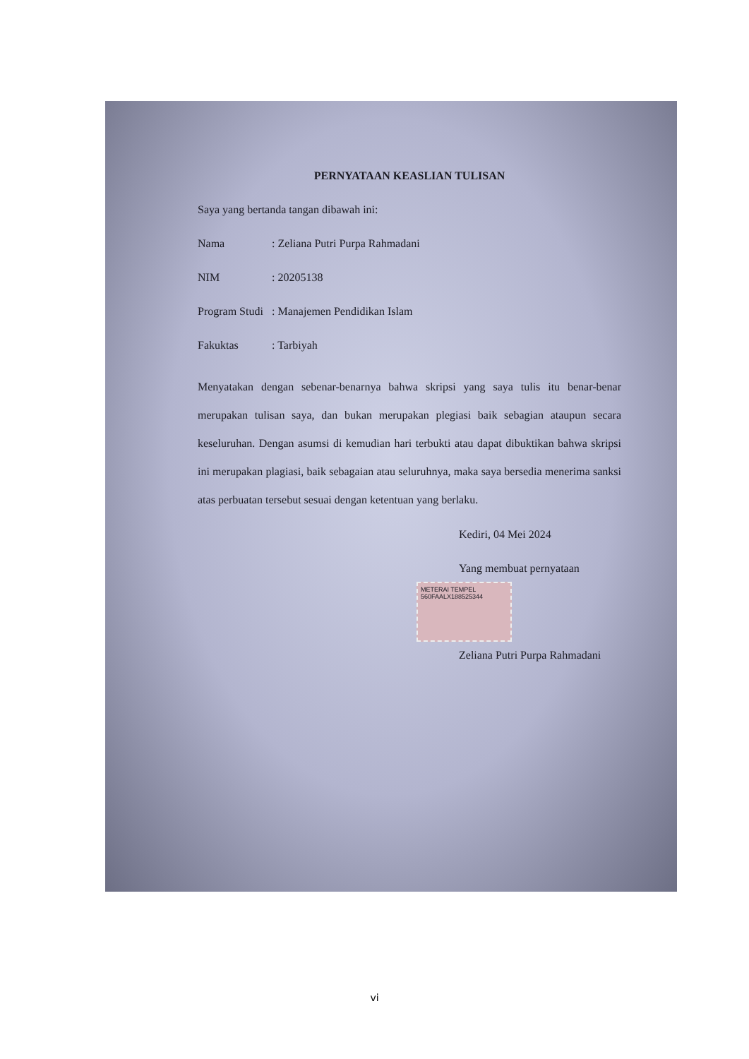PERNYATAAN KEASLIAN TULISAN
Saya yang bertanda tangan dibawah ini:
Nama: Zeliana Putri Purpa Rahmadani
NIM: 20205138
Program Studi: Manajemen Pendidikan Islam
Fakuktas: Tarbiyah
Menyatakan dengan sebenar-benarnya bahwa skripsi yang saya tulis itu benar-benar merupakan tulisan saya, dan bukan merupakan plegiasi baik sebagian ataupun secara keseluruhan. Dengan asumsi di kemudian hari terbukti atau dapat dibuktikan bahwa skripsi ini merupakan plagiasi, baik sebagaian atau seluruhnya, maka saya bersedia menerima sanksi atas perbuatan tersebut sesuai dengan ketentuan yang berlaku.
Kediri, 04 Mei 2024
Yang membuat pernyataan
METERAI TEMPEL
560FAALX188525344
Zeliana Putri Purpa Rahmadani
vi